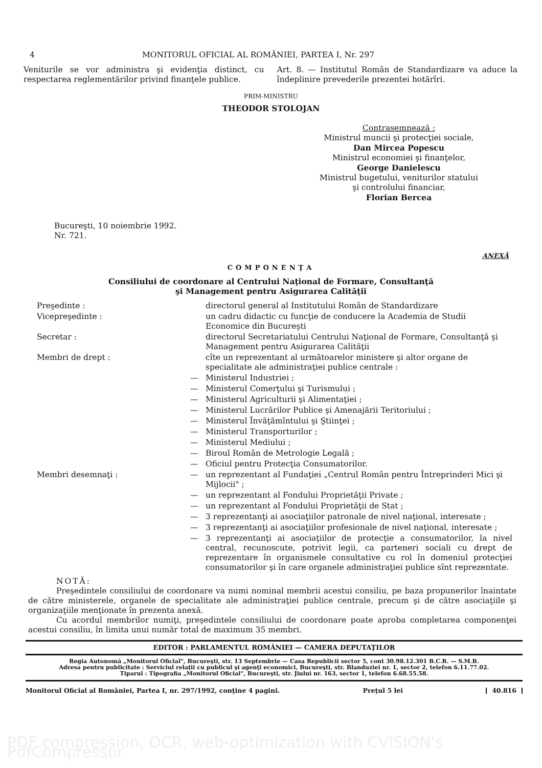4 MONITORUL OFICIAL AL ROMÂNIEI, PARTEA I, Nr. 297
Veniturile se vor administra şi evidenţia distinct, cu respectarea reglementărilor privind finanţele publice.
Art. 8. — Institutul Român de Standardizare va aduce la îndeplinire prevederile prezentei hotărîri.
PRIM-MINISTRU
THEODOR STOLOJAN
Contrasemnează :
Ministrul muncii şi protecţiei sociale,
Dan Mircea Popescu
Ministrul economiei şi finanţelor,
George Danielescu
Ministrul bugetului, veniturilor statului
şi controlului financiar,
Florian Bercea
Bucureşti, 10 noiembrie 1992.
Nr. 721.
ANEXĂ
COMPONENŢA
Consiliului de coordonare al Centrului Naţional de Formare, Consultanţă
şi Management pentru Asigurarea Calităţii
Preşedinte :
directorul general al Institutului Român de Standardizare
Vicepreşedinte :
un cadru didactic cu funcţie de conducere la Academia de Studii Economice din Bucureşti
Secretar :
directorul Secretariatului Centrului Naţional de Formare, Consultanţă şi Management pentru Asigurarea Calităţii
Membri de drept :
cîte un reprezentant al următoarelor ministere şi altor organe de specialitate ale administraţiei publice centrale :
—
Ministerul Industriei ;
—
Ministerul Comerţului şi Turismului ;
—
Ministerul Agriculturii şi Alimentaţiei ;
—
Ministerul Lucrărilor Publice şi Amenajării Teritoriului ;
—
Ministerul Învăţămîntului şi Ştiinţei ;
—
Ministerul Transporturilor ;
—
Ministerul Mediului ;
—
Biroul Român de Metrologie Legală ;
—
Oficiul pentru Protecţia Consumatorilor.
Membri desemnaţi :
—
un reprezentant al Fundaţiei „Centrul Român pentru Întreprinderi Mici şi Mijlocii" ;
—
un reprezentant al Fondului Proprietăţii Private ;
—
un reprezentant al Fondului Proprietăţii de Stat ;
—
3 reprezentanţi ai asociaţiilor patronale de nivel naţional, interesate ;
—
3 reprezentanţi ai asociaţiilor profesionale de nivel naţional, interesate ;
—
3 reprezentanţi ai asociaţiilor de protecţie a consumatorilor, la nivel central, recunoscute, potrivit legii, ca parteneri sociali cu drept de reprezentare în organismele consultative cu rol în domeniul protecţiei consumatorilor şi în care organele administraţiei publice sînt reprezentate.
NOTĂ:
Preşedintele consiliului de coordonare va numi nominal membrii acestui consiliu, pe baza propunerilor înaintate de către ministerele, organele de specialitate ale administraţiei publice centrale, precum şi de către asociaţiile şi organizaţiile menţionate în prezenta anexă.
Cu acordul membrilor numiţi, preşedintele consiliului de coordonare poate aproba completarea componenţei acestui consiliu, în limita unui număr total de maximum 35 membri.
EDITOR : PARLAMENTUL ROMÂNIEI — CAMERA DEPUTAŢILOR
Regia Autonomă „Monitorul Oficial", Bucureşti, str. 13 Septembrie — Casa Republicii sector 5, cont 30.98.12.301 B.C.R. — S.M.B.
Adresa pentru publicitate : Serviciul relaţii cu publicul şi agenţi economici, Bucureşti, str. Blanduziei nr. 1, sector 2, telefon 6.11.77.02.
Tiparul : Tipografia „Monitorul Oficial", Bucureşti, str. Jiului nr. 163, sector 1, telefon 6.68.55.58.
Monitorul Oficial al României, Partea I, nr. 297/1992, conţine 4 pagini. Preţul 5 lei 40.816
PDF compression, OCR, web-optimization with CVISION's PdfCompressor